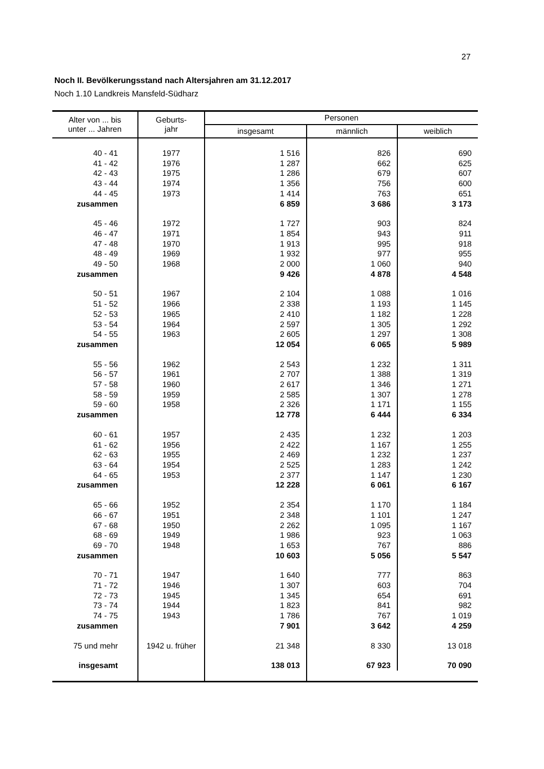27
Noch II. Bevölkerungsstand nach Altersjahren am 31.12.2017
Noch 1.10 Landkreis Mansfeld-Südharz
| Alter von ... bis unter ... Jahren | Geburts- jahr | Personen | | |
| --- | --- | --- | --- | --- |
| | | insgesamt | männlich | weiblich |
| 40 - 41 | 1977 | 1 516 | 826 | 690 |
| 41 - 42 | 1976 | 1 287 | 662 | 625 |
| 42 - 43 | 1975 | 1 286 | 679 | 607 |
| 43 - 44 | 1974 | 1 356 | 756 | 600 |
| 44 - 45 | 1973 | 1 414 | 763 | 651 |
| zusammen | | 6 859 | 3 686 | 3 173 |
| 45 - 46 | 1972 | 1 727 | 903 | 824 |
| 46 - 47 | 1971 | 1 854 | 943 | 911 |
| 47 - 48 | 1970 | 1 913 | 995 | 918 |
| 48 - 49 | 1969 | 1 932 | 977 | 955 |
| 49 - 50 | 1968 | 2 000 | 1 060 | 940 |
| zusammen | | 9 426 | 4 878 | 4 548 |
| 50 - 51 | 1967 | 2 104 | 1 088 | 1 016 |
| 51 - 52 | 1966 | 2 338 | 1 193 | 1 145 |
| 52 - 53 | 1965 | 2 410 | 1 182 | 1 228 |
| 53 - 54 | 1964 | 2 597 | 1 305 | 1 292 |
| 54 - 55 | 1963 | 2 605 | 1 297 | 1 308 |
| zusammen | | 12 054 | 6 065 | 5 989 |
| 55 - 56 | 1962 | 2 543 | 1 232 | 1 311 |
| 56 - 57 | 1961 | 2 707 | 1 388 | 1 319 |
| 57 - 58 | 1960 | 2 617 | 1 346 | 1 271 |
| 58 - 59 | 1959 | 2 585 | 1 307 | 1 278 |
| 59 - 60 | 1958 | 2 326 | 1 171 | 1 155 |
| zusammen | | 12 778 | 6 444 | 6 334 |
| 60 - 61 | 1957 | 2 435 | 1 232 | 1 203 |
| 61 - 62 | 1956 | 2 422 | 1 167 | 1 255 |
| 62 - 63 | 1955 | 2 469 | 1 232 | 1 237 |
| 63 - 64 | 1954 | 2 525 | 1 283 | 1 242 |
| 64 - 65 | 1953 | 2 377 | 1 147 | 1 230 |
| zusammen | | 12 228 | 6 061 | 6 167 |
| 65 - 66 | 1952 | 2 354 | 1 170 | 1 184 |
| 66 - 67 | 1951 | 2 348 | 1 101 | 1 247 |
| 67 - 68 | 1950 | 2 262 | 1 095 | 1 167 |
| 68 - 69 | 1949 | 1 986 | 923 | 1 063 |
| 69 - 70 | 1948 | 1 653 | 767 | 886 |
| zusammen | | 10 603 | 5 056 | 5 547 |
| 70 - 71 | 1947 | 1 640 | 777 | 863 |
| 71 - 72 | 1946 | 1 307 | 603 | 704 |
| 72 - 73 | 1945 | 1 345 | 654 | 691 |
| 73 - 74 | 1944 | 1 823 | 841 | 982 |
| 74 - 75 | 1943 | 1 786 | 767 | 1 019 |
| zusammen | | 7 901 | 3 642 | 4 259 |
| 75 und mehr | 1942 u. früher | 21 348 | 8 330 | 13 018 |
| insgesamt | | 138 013 | 67 923 | 70 090 |